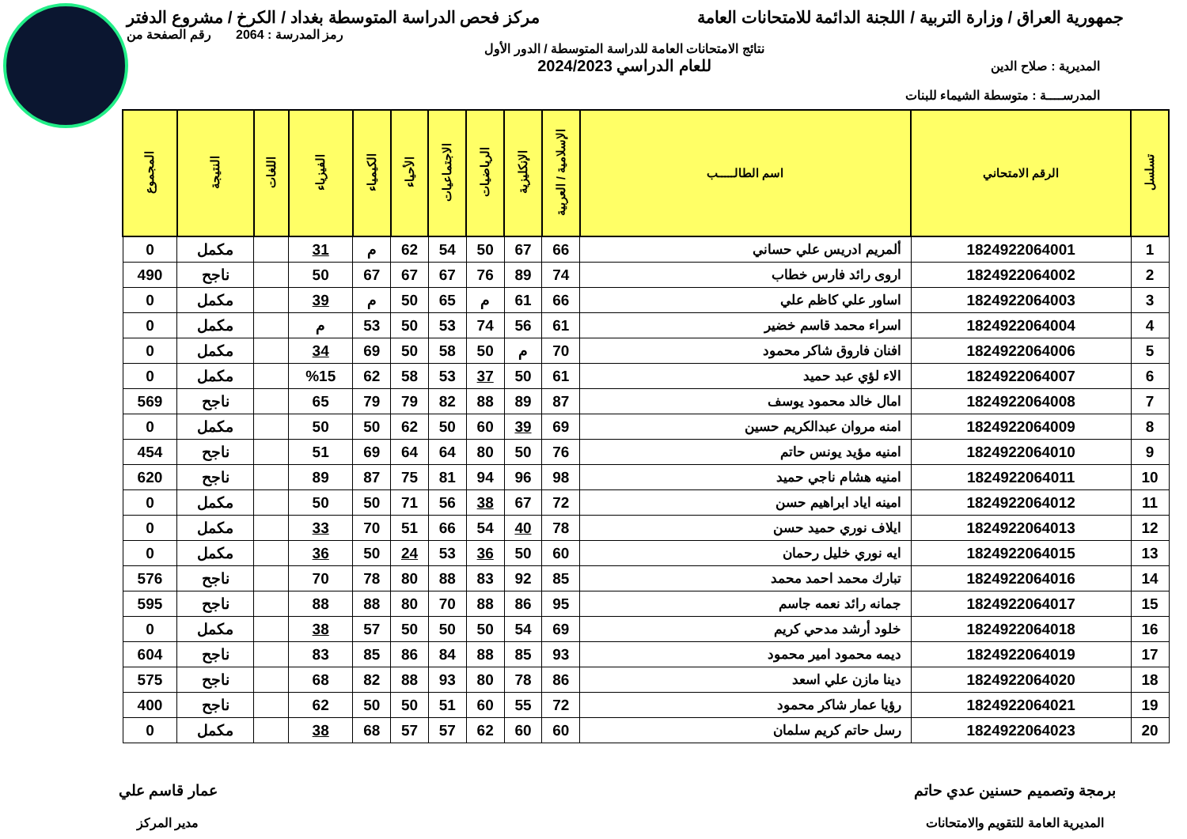جمهورية العراق / وزارة التربية / اللجنة الدائمة للامتحانات العامة
مركز فحص الدراسة المتوسطة بغداد / الكرخ / مشروع الدفتر
المديرية : صلاح الدين
المدرســــة : متوسطة الشيماء للبنات
نتائج الامتحانات العامة للدراسة المتوسطة / الدور الأول
للعام الدراسي 2024/2023
رمز المدرسة : 2064 رقم الصفحة من
| تسلسل | الرقم الامتحاني | اسم الطالـــــب | الإسلامية / العربية | الإنكليزية | الرياضيات | الاجتماعيات | الأحياء | الكيمياء | الفيزياء | اللغات | النتيجة | المجموع |
| --- | --- | --- | --- | --- | --- | --- | --- | --- | --- | --- | --- | --- |
| 1 | 1824922064001 | ألمريم ادريس علي حساني | 66 | 67 | 50 | 54 | 62 | م | 31 | | مكمل | 0 |
| 2 | 1824922064002 | اروى رائد فارس خطاب | 74 | 89 | 76 | 67 | 67 | 67 | 50 | | ناجح | 490 |
| 3 | 1824922064003 | اساور علي كاظم علي | 66 | 61 | م | 65 | 50 | م | 39 | | مكمل | 0 |
| 4 | 1824922064004 | اسراء محمد قاسم خضير | 61 | 56 | 74 | 53 | 50 | 53 | م | | مكمل | 0 |
| 5 | 1824922064006 | افنان فاروق شاكر محمود | 70 | م | 50 | 58 | 50 | 69 | 34 | | مكمل | 0 |
| 6 | 1824922064007 | الاء لؤي عبد حميد | 61 | 50 | 37 | 53 | 58 | 62 | %15 | | مكمل | 0 |
| 7 | 1824922064008 | امال خالد محمود يوسف | 87 | 89 | 88 | 82 | 79 | 79 | 65 | | ناجح | 569 |
| 8 | 1824922064009 | امنه مروان عبدالكريم حسين | 69 | 39 | 60 | 50 | 62 | 50 | 50 | | مكمل | 0 |
| 9 | 1824922064010 | امنيه مؤيد يونس حاتم | 76 | 50 | 80 | 64 | 64 | 69 | 51 | | ناجح | 454 |
| 10 | 1824922064011 | امنيه هشام ناجي حميد | 98 | 96 | 94 | 81 | 75 | 87 | 89 | | ناجح | 620 |
| 11 | 1824922064012 | امينه اياد ابراهيم حسن | 72 | 67 | 38 | 56 | 71 | 50 | 50 | | مكمل | 0 |
| 12 | 1824922064013 | ايلاف نوري حميد حسن | 78 | 40 | 54 | 66 | 51 | 70 | 33 | | مكمل | 0 |
| 13 | 1824922064015 | ايه نوري خليل رحمان | 60 | 50 | 36 | 53 | 24 | 50 | 36 | | مكمل | 0 |
| 14 | 1824922064016 | تبارك محمد احمد محمد | 85 | 92 | 83 | 88 | 80 | 78 | 70 | | ناجح | 576 |
| 15 | 1824922064017 | جمانه رائد نعمه جاسم | 95 | 86 | 88 | 70 | 80 | 88 | 88 | | ناجح | 595 |
| 16 | 1824922064018 | خلود أرشد مدحي كريم | 69 | 54 | 50 | 50 | 50 | 57 | 38 | | مكمل | 0 |
| 17 | 1824922064019 | ديمه محمود امير محمود | 93 | 85 | 88 | 84 | 86 | 85 | 83 | | ناجح | 604 |
| 18 | 1824922064020 | دينا مازن علي اسعد | 86 | 78 | 80 | 93 | 88 | 82 | 68 | | ناجح | 575 |
| 19 | 1824922064021 | رؤيا عمار شاكر محمود | 72 | 55 | 60 | 51 | 50 | 50 | 62 | | ناجح | 400 |
| 20 | 1824922064023 | رسل حاتم كريم سلمان | 60 | 60 | 62 | 57 | 57 | 68 | 38 | | مكمل | 0 |
برمجة وتصميم حسنين عدي حاتم
المديرية العامة للتقويم والامتحانات
عمار قاسم علي
مدير المركز